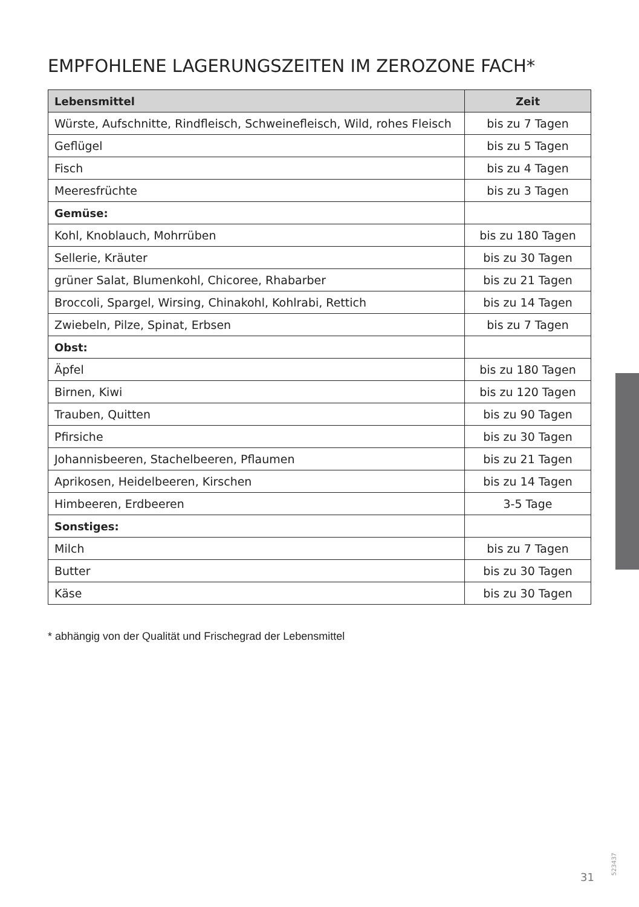EMPFOHLENE LAGERUNGSZEITEN IM ZEROZONE FACH*
| Lebensmittel | Zeit |
| --- | --- |
| Würste, Aufschnitte, Rindfleisch, Schweinefleisch, Wild, rohes Fleisch | bis zu 7 Tagen |
| Geflügel | bis zu 5 Tagen |
| Fisch | bis zu 4 Tagen |
| Meeresfrüchte | bis zu 3 Tagen |
| Gemüse: | |
| Kohl, Knoblauch, Mohrrüben | bis zu 180 Tagen |
| Sellerie, Kräuter | bis zu 30 Tagen |
| grüner Salat, Blumenkohl, Chicoree, Rhabarber | bis zu 21 Tagen |
| Broccoli, Spargel, Wirsing, Chinakohl, Kohlrabi, Rettich | bis zu 14 Tagen |
| Zwiebeln, Pilze, Spinat, Erbsen | bis zu 7 Tagen |
| Obst: | |
| Äpfel | bis zu 180 Tagen |
| Birnen, Kiwi | bis zu 120 Tagen |
| Trauben, Quitten | bis zu 90 Tagen |
| Pfirsiche | bis zu 30 Tagen |
| Johannisbeeren, Stachelbeeren, Pflaumen | bis zu 21 Tagen |
| Aprikosen, Heidelbeeren, Kirschen | bis zu 14 Tagen |
| Himbeeren, Erdbeeren | 3-5 Tage |
| Sonstiges: | |
| Milch | bis zu 7 Tagen |
| Butter | bis zu 30 Tagen |
| Käse | bis zu 30 Tagen |
* abhängig von der Qualität und Frischegrad der Lebensmittel
523437
31